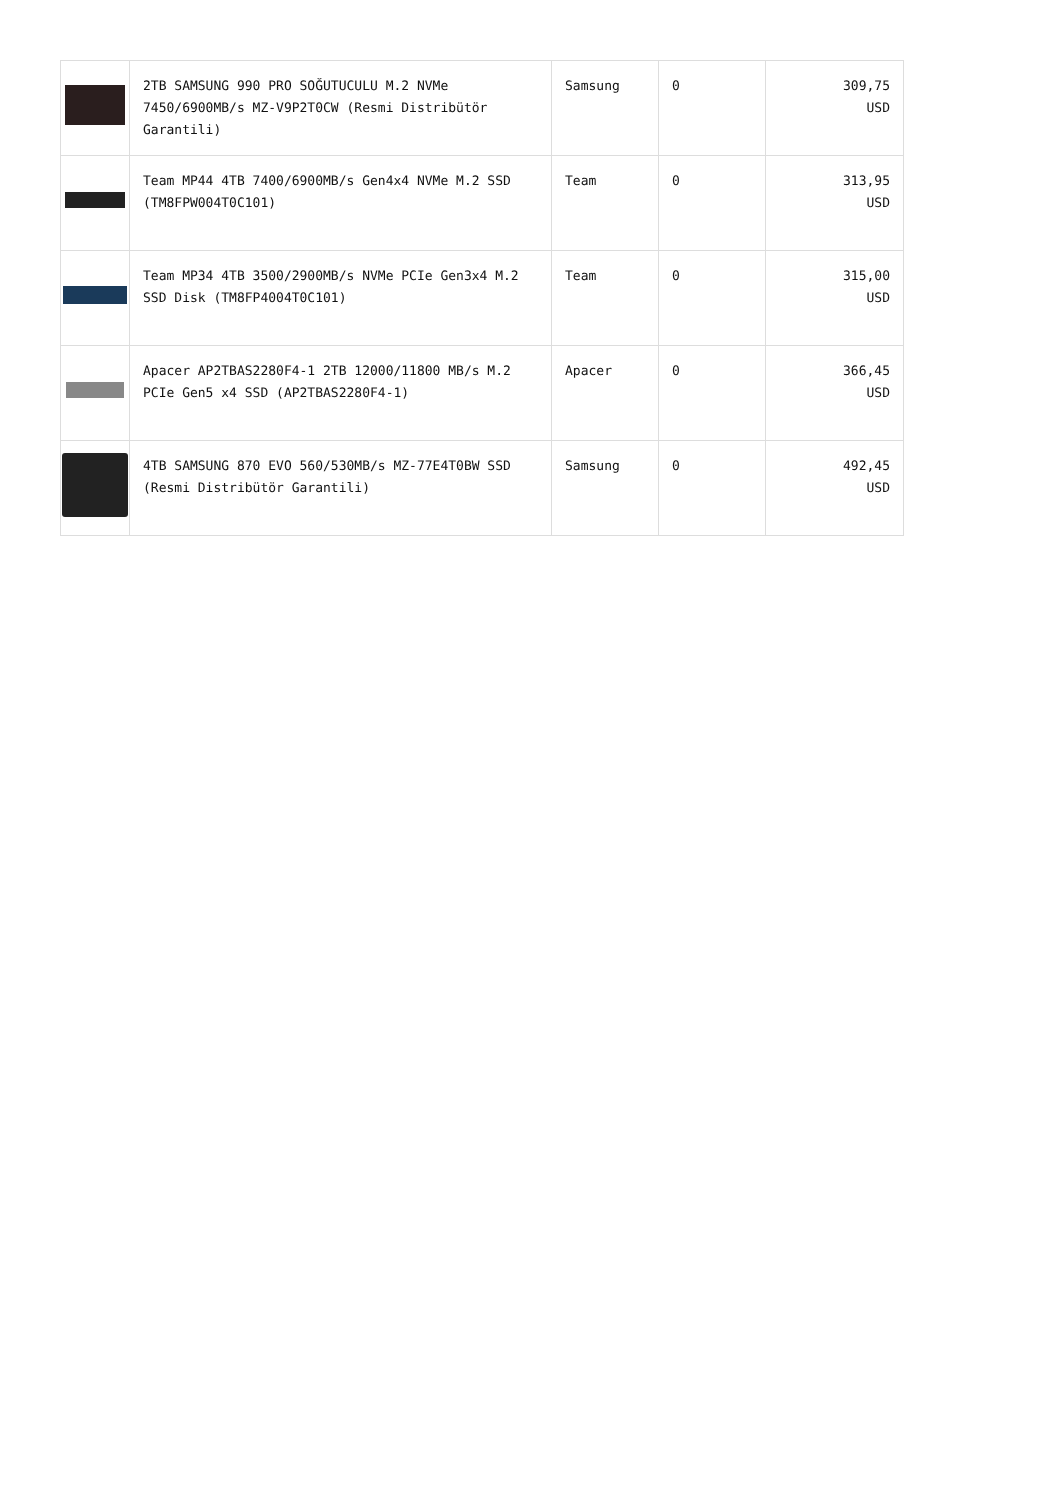| | 2TB SAMSUNG 990 PRO SOĞUTUCULU M.2 NVMe 7450/6900MB/s MZ-V9P2T0CW (Resmi Distribütör Garantili) | Samsung | 0 | 309,75 USD |
| | Team MP44 4TB 7400/6900MB/s Gen4x4 NVMe M.2 SSD (TM8FPW004T0C101) | Team | 0 | 313,95 USD |
| | Team MP34 4TB 3500/2900MB/s NVMe PCIe Gen3x4 M.2 SSD Disk (TM8FP4004T0C101) | Team | 0 | 315,00 USD |
| | Apacer AP2TBAS2280F4-1 2TB 12000/11800 MB/s M.2 PCIe Gen5 x4 SSD (AP2TBAS2280F4-1) | Apacer | 0 | 366,45 USD |
| | 4TB SAMSUNG 870 EVO 560/530MB/s MZ-77E4T0BW SSD (Resmi Distribütör Garantili) | Samsung | 0 | 492,45 USD |